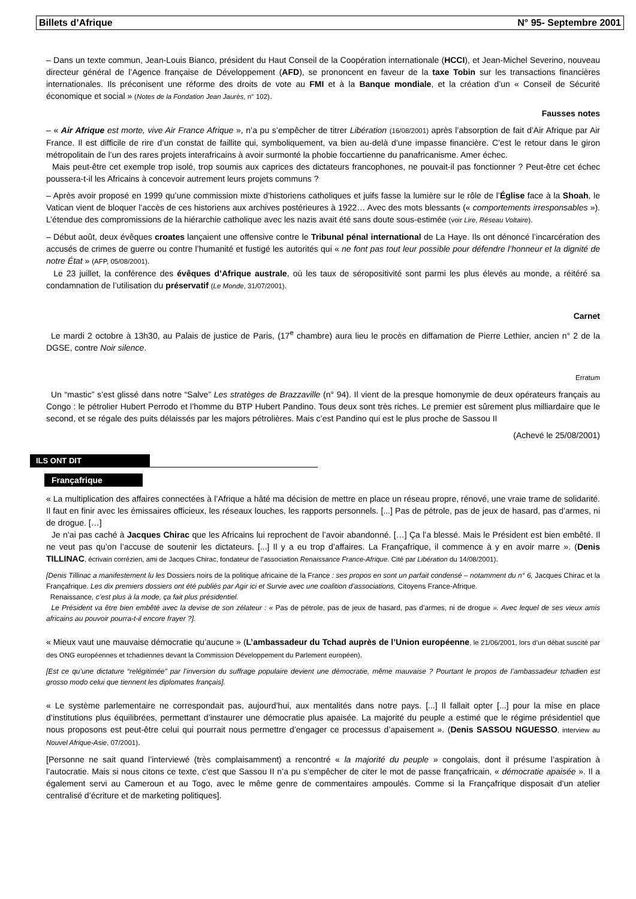Billets d’Afrique N° 95- Septembre 2001
– Dans un texte commun, Jean-Louis Bianco, président du Haut Conseil de la Coopération internationale (HCCI), et Jean-Michel Severino, nouveau directeur général de l’Agence française de Développement (AFD), se prononcent en faveur de la taxe Tobin sur les transactions financières internationales. Ils préconisent une réforme des droits de vote au FMI et à la Banque mondiale, et la création d’un « Conseil de Sécurité économique et social » (Notes de la Fondation Jean Jaurès, n° 102).
Fausses notes
– « Air Afrique est morte, vive Air France Afrique », n’a pu s’empêcher de titrer Libération (16/08/2001) après l’absorption de fait d’Air Afrique par Air France. Il est difficile de rire d’un constat de faillite qui, symboliquement, va bien au-delà d’une impasse financière. C’est le retour dans le giron métropolitain de l’un des rares projets interafricains à avoir surmonté la phobie foccartienne du panafricanisme. Amer échec.
Mais peut-être cet exemple trop isolé, trop soumis aux caprices des dictateurs francophones, ne pouvait-il pas fonctionner ? Peut-être cet échec poussera-t-il les Africains à concevoir autrement leurs projets communs ?
– Après avoir proposé en 1999 qu’une commission mixte d’historiens catholiques et juifs fasse la lumière sur le rôle de l’Église face à la Shoah, le Vatican vient de bloquer l’accès de ces historiens aux archives postérieures à 1922… Avec des mots blessants (« comportements irresponsables »). L’étendue des compromissions de la hiérarchie catholique avec les nazis avait été sans doute sous-estimée (voir Lire, Réseau Voltaire).
– Début août, deux évêques croates lançaient une offensive contre le Tribunal pénal international de La Haye. Ils ont dénoncé l’incarcération des accusés de crimes de guerre ou contre l’humanité et fustigé les autorités qui « ne font pas tout leur possible pour défendre l’honneur et la dignité de notre État » (AFP, 05/08/2001).
Le 23 juillet, la conférence des évêques d’Afrique australe, où les taux de séropositivité sont parmi les plus élevés au monde, a réitéré sa condamnation de l’utilisation du préservatif (Le Monde, 31/07/2001).
Carnet
Le mardi 2 octobre à 13h30, au Palais de justice de Paris, (17<sup>e</sup> chambre) aura lieu le procès en diffamation de Pierre Lethier, ancien n° 2 de la DGSE, contre Noir silence.
Erratum
Un “mastic” s’est glissé dans notre “Salve” Les stratèges de Brazzaville (n° 94). Il vient de la presque homonymie de deux opérateurs français au Congo : le pétrolier Hubert Perrodo et l’homme du BTP Hubert Pandino. Tous deux sont très riches. Le premier est sûrement plus milliardaire que le second, et se régale des puits délaissés par les majors pétrolières. Mais c’est Pandino qui est le plus proche de Sassou II
(Achevé le 25/08/2001)
ILS ONT DIT
Françafrique
« La multiplication des affaires connectées à l’Afrique a hâté ma décision de mettre en place un réseau propre, rénové, une vraie trame de solidarité. Il faut en finir avec les émissaires officieux, les réseaux louches, les rapports personnels. [...] Pas de pétrole, pas de jeux de hasard, pas d’armes, ni de drogue. […]
Je n’ai pas caché à Jacques Chirac que les Africains lui reprochent de l’avoir abandonné. […] Ça l’a blessé. Mais le Président est bien embêté. Il ne veut pas qu’on l’accuse de soutenir les dictateurs. [...] Il y a eu trop d’affaires. La Françafrique, il commence à y en avoir marre ». (Denis TILLINAC, écrivain corrézien, ami de Jacques Chirac, fondateur de l’association Renaissance France-Afrique. Cité par Libération du 14/08/2001).
[Denis Tillinac a manifestement lu les Dossiers noirs de la politique africaine de la France : ses propos en sont un parfait condensé – notamment du n° 6, Jacques Chirac et la Françafrique. Les dix premiers dossiers ont été publiés par Agir ici et Survie avec une coalition d’associations, Citoyens France-Afrique.
Renaissance, c’est plus à la mode, ça fait plus présidentiel.
Le Président va être bien embêté avec la devise de son zélateur : « Pas de pétrole, pas de jeux de hasard, pas d’armes, ni de drogue ». Avec lequel de ses vieux amis africains au pouvoir pourra-t-il encore frayer ?].
« Mieux vaut une mauvaise démocratie qu’aucune » (L’ambassadeur du Tchad auprès de l’Union européenne, le 21/06/2001, lors d’un débat suscité par des ONG européennes et tchadiennes devant la Commission Développement du Parlement européen).
[Est ce qu’une dictature “relégitimée” par l’inversion du suffrage populaire devient une démocratie, même mauvaise ? Pourtant le propos de l’ambassadeur tchadien est grosso modo celui que tiennent les diplomates français].
« Le système parlementaire ne correspondait pas, aujourd’hui, aux mentalités dans notre pays. [...] Il fallait opter [...] pour la mise en place d’institutions plus équilibrées, permettant d’instaurer une démocratie plus apaisée. La majorité du peuple a estimé que le régime présidentiel que nous proposons est peut-être celui qui pourrait nous permettre d’engager ce processus d’apaisement ». (Denis SASSOU NGUESSO, interview au Nouvel Afrique-Asie, 07/2001).
[Personne ne sait quand l’interviewé (très complaisamment) a rencontré « la majorité du peuple » congolais, dont il présume l’aspiration à l’autocratie. Mais si nous citons ce texte, c’est que Sassou II n’a pu s’empêcher de citer le mot de passe françafricain, « démocratie apaisée ». Il a également servi au Cameroun et au Togo, avec le même genre de commentaires ampoulés. Comme si la Françafrique disposait d’un atelier centralisé d’écriture et de marketing politiques].